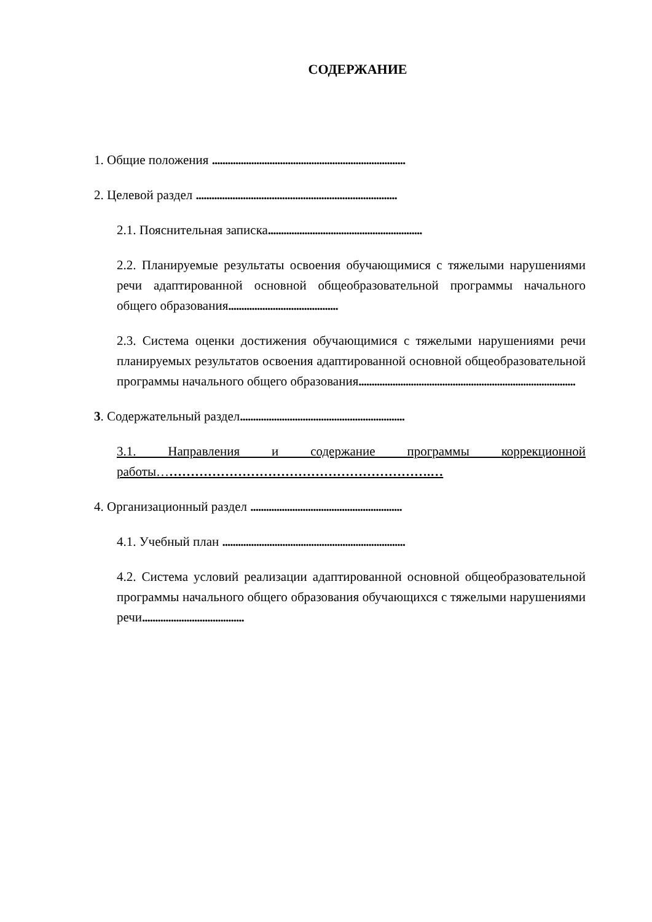СОДЕРЖАНИЕ
1. Общие положения ..........................................................................
2. Целевой раздел .............................................................................
2.1. Пояснительная записка...........................................................
2.2. Планируемые результаты освоения обучающимися с тяжелыми нарушениями речи адаптированной основной общеобразовательной программы начального общего образования..........................................
2.3. Система оценки достижения обучающимися с тяжелыми нарушениями речи планируемых результатов освоения адаптированной основной общеобразовательной программы начального общего образования...................................................................................
3. Содержательный раздел...............................................................
3.1. Направления и содержание программы коррекционной работы……………………………………………………….…
4. Организационный раздел ..........................................................
4.1. Учебный план ......................................................................
4.2. Система условий реализации адаптированной основной общеобразовательной программы начального общего образования обучающихся с тяжелыми нарушениями речи.......................................